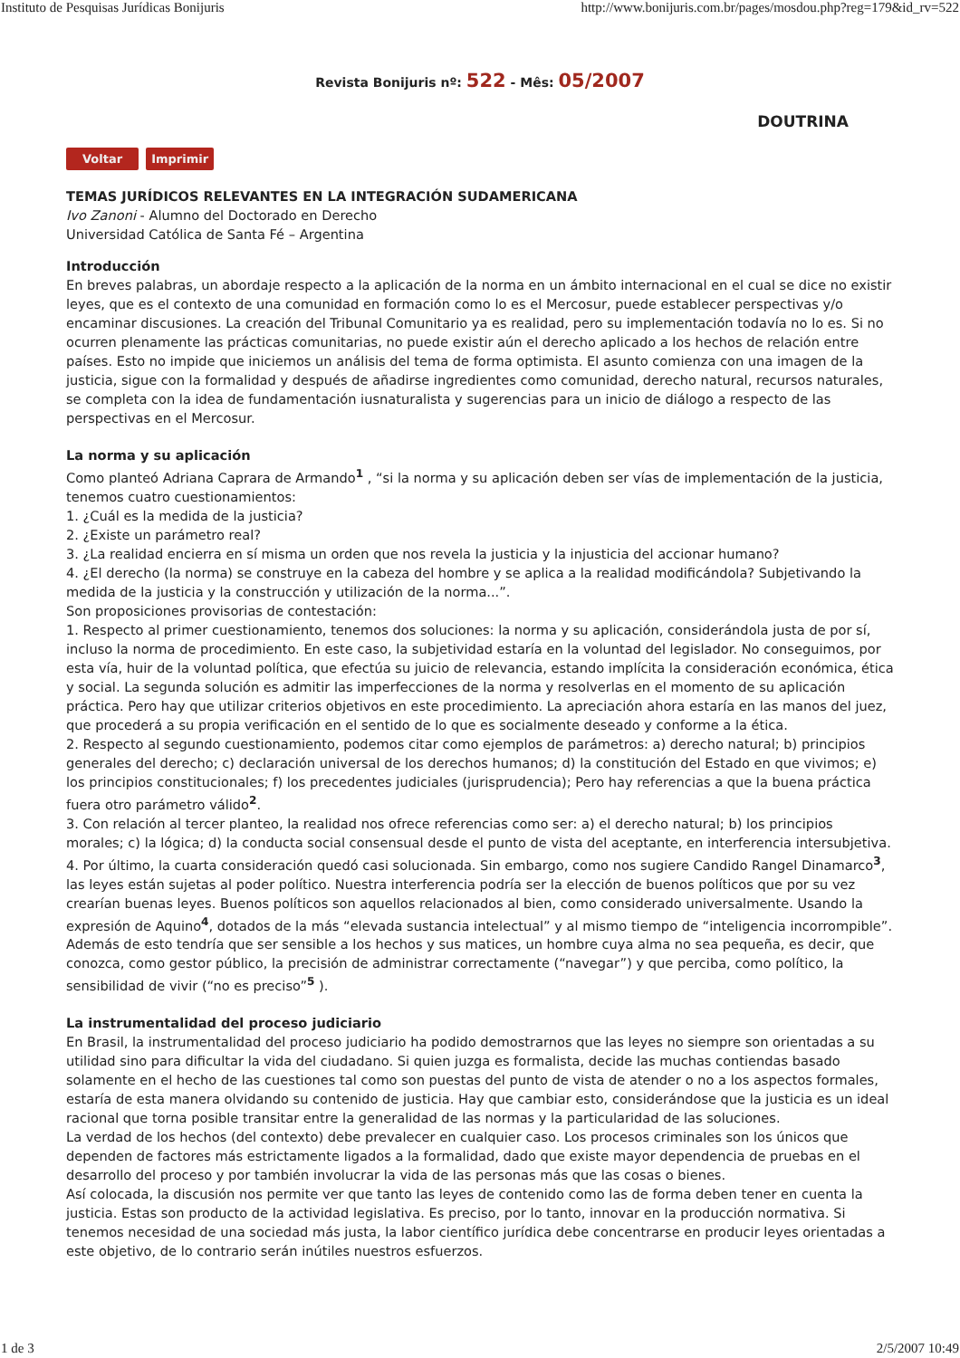Instituto de Pesquisas Jurídicas Bonijuris http://www.bonijuris.com.br/pages/mosdou.php?reg=179&id_rv=522
Revista Bonijuris nº: 522 - Mês: 05/2007
DOUTRINA
Voltar Imprimir
TEMAS JURÍDICOS RELEVANTES EN LA INTEGRACIÓN SUDAMERICANA
Ivo Zanoni - Alumno del Doctorado en Derecho
Universidad Católica de Santa Fé – Argentina
Introducción
En breves palabras, un abordaje respecto a la aplicación de la norma en un ámbito internacional en el cual se dice no existir leyes, que es el contexto de una comunidad en formación como lo es el Mercosur, puede establecer perspectivas y/o encaminar discusiones. La creación del Tribunal Comunitario ya es realidad, pero su implementación todavía no lo es. Si no ocurren plenamente las prácticas comunitarias, no puede existir aún el derecho aplicado a los hechos de relación entre países. Esto no impide que iniciemos un análisis del tema de forma optimista. El asunto comienza con una imagen de la justicia, sigue con la formalidad y después de añadirse ingredientes como comunidad, derecho natural, recursos naturales, se completa con la idea de fundamentación iusnaturalista y sugerencias para un inicio de diálogo a respecto de las perspectivas en el Mercosur.
La norma y su aplicación
Como planteó Adriana Caprara de Armando<sup>1</sup> , “si la norma y su aplicación deben ser vías de implementación de la justicia, tenemos cuatro cuestionamientos:
1. ¿Cuál es la medida de la justicia?
2. ¿Existe un parámetro real?
3. ¿La realidad encierra en sí misma un orden que nos revela la justicia y la injusticia del accionar humano?
4. ¿El derecho (la norma) se construye en la cabeza del hombre y se aplica a la realidad modificándola? Subjetivando la medida de la justicia y la construcción y utilización de la norma...”.
Son proposiciones provisorias de contestación:
1. Respecto al primer cuestionamiento, tenemos dos soluciones: la norma y su aplicación, considerándola justa de por sí, incluso la norma de procedimiento. En este caso, la subjetividad estaría en la voluntad del legislador. No conseguimos, por esta vía, huir de la voluntad política, que efectúa su juicio de relevancia, estando implícita la consideración económica, ética y social. La segunda solución es admitir las imperfecciones de la norma y resolverlas en el momento de su aplicación práctica. Pero hay que utilizar criterios objetivos en este procedimiento. La apreciación ahora estaría en las manos del juez, que procederá a su propia verificación en el sentido de lo que es socialmente deseado y conforme a la ética.
2. Respecto al segundo cuestionamiento, podemos citar como ejemplos de parámetros: a) derecho natural; b) principios generales del derecho; c) declaración universal de los derechos humanos; d) la constitución del Estado en que vivimos; e) los principios constitucionales; f) los precedentes judiciales (jurisprudencia); Pero hay referencias a que la buena práctica fuera otro parámetro válido<sup>2</sup>.
3. Con relación al tercer planteo, la realidad nos ofrece referencias como ser: a) el derecho natural; b) los principios morales; c) la lógica; d) la conducta social consensual desde el punto de vista del aceptante, en interferencia intersubjetiva.
4. Por último, la cuarta consideración quedó casi solucionada. Sin embargo, como nos sugiere Candido Rangel Dinamarco<sup>3</sup>, las leyes están sujetas al poder político. Nuestra interferencia podría ser la elección de buenos políticos que por su vez crearían buenas leyes. Buenos políticos son aquellos relacionados al bien, como considerado universalmente. Usando la expresión de Aquino<sup>4</sup>, dotados de la más “elevada sustancia intelectual” y al mismo tiempo de “inteligencia incorrompible”. Además de esto tendría que ser sensible a los hechos y sus matices, un hombre cuya alma no sea pequeña, es decir, que conozca, como gestor público, la precisión de administrar correctamente (“navegar”) y que perciba, como político, la sensibilidad de vivir (“no es preciso”<sup>5</sup> ).
La instrumentalidad del proceso judiciario
En Brasil, la instrumentalidad del proceso judiciario ha podido demostrarnos que las leyes no siempre son orientadas a su utilidad sino para dificultar la vida del ciudadano. Si quien juzga es formalista, decide las muchas contiendas basado solamente en el hecho de las cuestiones tal como son puestas del punto de vista de atender o no a los aspectos formales, estaría de esta manera olvidando su contenido de justicia. Hay que cambiar esto, considerándose que la justicia es un ideal racional que torna posible transitar entre la generalidad de las normas y la particularidad de las soluciones.
La verdad de los hechos (del contexto) debe prevalecer en cualquier caso. Los procesos criminales son los únicos que dependen de factores más estrictamente ligados a la formalidad, dado que existe mayor dependencia de pruebas en el desarrollo del proceso y por también involucrar la vida de las personas más que las cosas o bienes.
Así colocada, la discusión nos permite ver que tanto las leyes de contenido como las de forma deben tener en cuenta la justicia. Estas son producto de la actividad legislativa. Es preciso, por lo tanto, innovar en la producción normativa. Si tenemos necesidad de una sociedad más justa, la labor científico jurídica debe concentrarse en producir leyes orientadas a este objetivo, de lo contrario serán inútiles nuestros esfuerzos.
1 de 3 2/5/2007 10:49